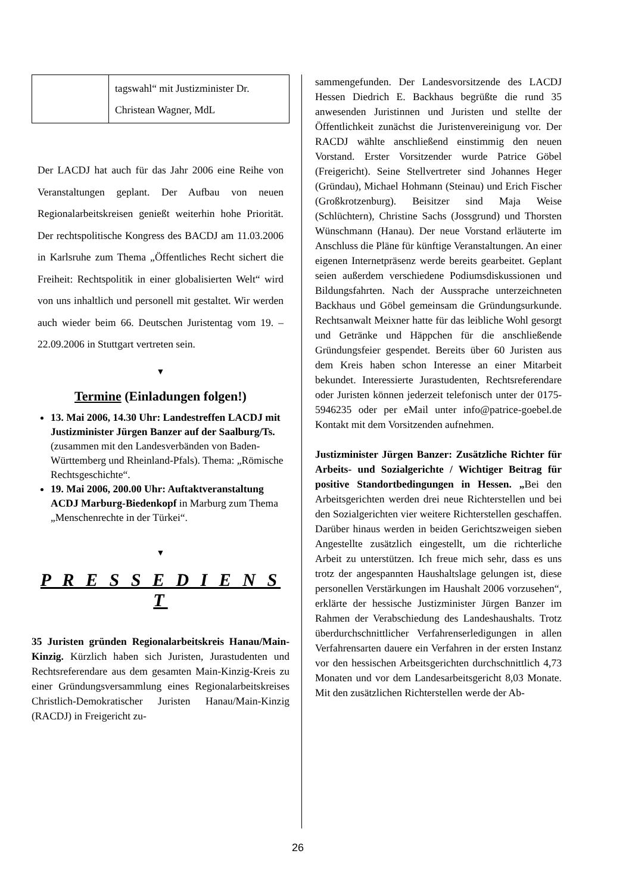| | tagswahl“ mit Justizminister Dr. Christean Wagner, MdL |
Der LACDJ hat auch für das Jahr 2006 eine Reihe von Veranstaltungen geplant. Der Aufbau von neuen Regionalarbeitskreisen genießt weiterhin hohe Priorität. Der rechtspolitische Kongress des BACDJ am 11.03.2006 in Karlsruhe zum Thema „Öffentliches Recht sichert die Freiheit: Rechtspolitik in einer globalisierten Welt“ wird von uns inhaltlich und personell mit gestaltet. Wir werden auch wieder beim 66. Deutschen Juristentag vom 19. – 22.09.2006 in Stuttgart vertreten sein.
▼
Termine (Einladungen folgen!)
13. Mai 2006, 14.30 Uhr: Landestreffen LACDJ mit Justizminister Jürgen Banzer auf der Saalburg/Ts. (zusammen mit den Landesverbänden von Baden-Württemberg und Rheinland-Pfals). Thema: „Römische Rechtsgeschichte“.
19. Mai 2006, 200.00 Uhr: Auftaktveranstaltung ACDJ Marburg-Biedenkopf in Marburg zum Thema „Menschenrechte in der Türkei“.
▼
P R E S S E D I E N S T
35 Juristen gründen Regionalarbeitskreis Hanau/Main-Kinzig. Kürzlich haben sich Juristen, Jurastudenten und Rechtsreferendare aus dem gesamten Main-Kinzig-Kreis zu einer Gründungsversammlung eines Regionalarbeitskreises Christlich-Demokratischer Juristen Hanau/Main-Kinzig (RACDJ) in Freigericht zu-
sammengefunden. Der Landesvorsitzende des LACDJ Hessen Diedrich E. Backhaus begrüßte die rund 35 anwesenden Juristinnen und Juristen und stellte der Öffentlichkeit zunächst die Juristenvereinigung vor. Der RACDJ wählte anschließend einstimmig den neuen Vorstand. Erster Vorsitzender wurde Patrice Göbel (Freigericht). Seine Stellvertreter sind Johannes Heger (Gründau), Michael Hohmann (Steinau) und Erich Fischer (Großkrotzenburg). Beisitzer sind Maja Weise (Schlüchtern), Christine Sachs (Jossgrund) und Thorsten Wünschmann (Hanau). Der neue Vorstand erläuterte im Anschluss die Pläne für künftige Veranstaltungen. An einer eigenen Internetpräsenz werde bereits gearbeitet. Geplant seien außerdem verschiedene Podiumsdiskussionen und Bildungsfahrten. Nach der Aussprache unterzeichneten Backhaus und Göbel gemeinsam die Gründungsurkunde. Rechtsanwalt Meixner hatte für das leibliche Wohl gesorgt und Getränke und Häppchen für die anschließende Gründungsfeier gespendet. Bereits über 60 Juristen aus dem Kreis haben schon Interesse an einer Mitarbeit bekundet. Interessierte Jurastudenten, Rechtsreferendare oder Juristen können jederzeit telefonisch unter der 0175-5946235 oder per eMail unter info@patrice-goebel.de Kontakt mit dem Vorsitzenden aufnehmen.
Justizminister Jürgen Banzer: Zusätzliche Richter für Arbeits- und Sozialgerichte / Wichtiger Beitrag für positive Standortbedingungen in Hessen. „Bei den Arbeitsgerichten werden drei neue Richterstellen und bei den Sozialgerichten vier weitere Richterstellen geschaffen. Darüber hinaus werden in beiden Gerichtszweigen sieben Angestellte zusätzlich eingestellt, um die richterliche Arbeit zu unterstützen. Ich freue mich sehr, dass es uns trotz der angespannten Haushaltslage gelungen ist, diese personellen Verstärkungen im Haushalt 2006 vorzusehen“, erklärte der hessische Justizminister Jürgen Banzer im Rahmen der Verabschiedung des Landeshaushalts. Trotz überdurchschnittlicher Verfahrenserledigungen in allen Verfahrensarten dauere ein Verfahren in der ersten Instanz vor den hessischen Arbeitsgerichten durchschnittlich 4,73 Monaten und vor dem Landesarbeitsgericht 8,03 Monate. Mit den zusätzlichen Richterstellen werde der Ab-
26